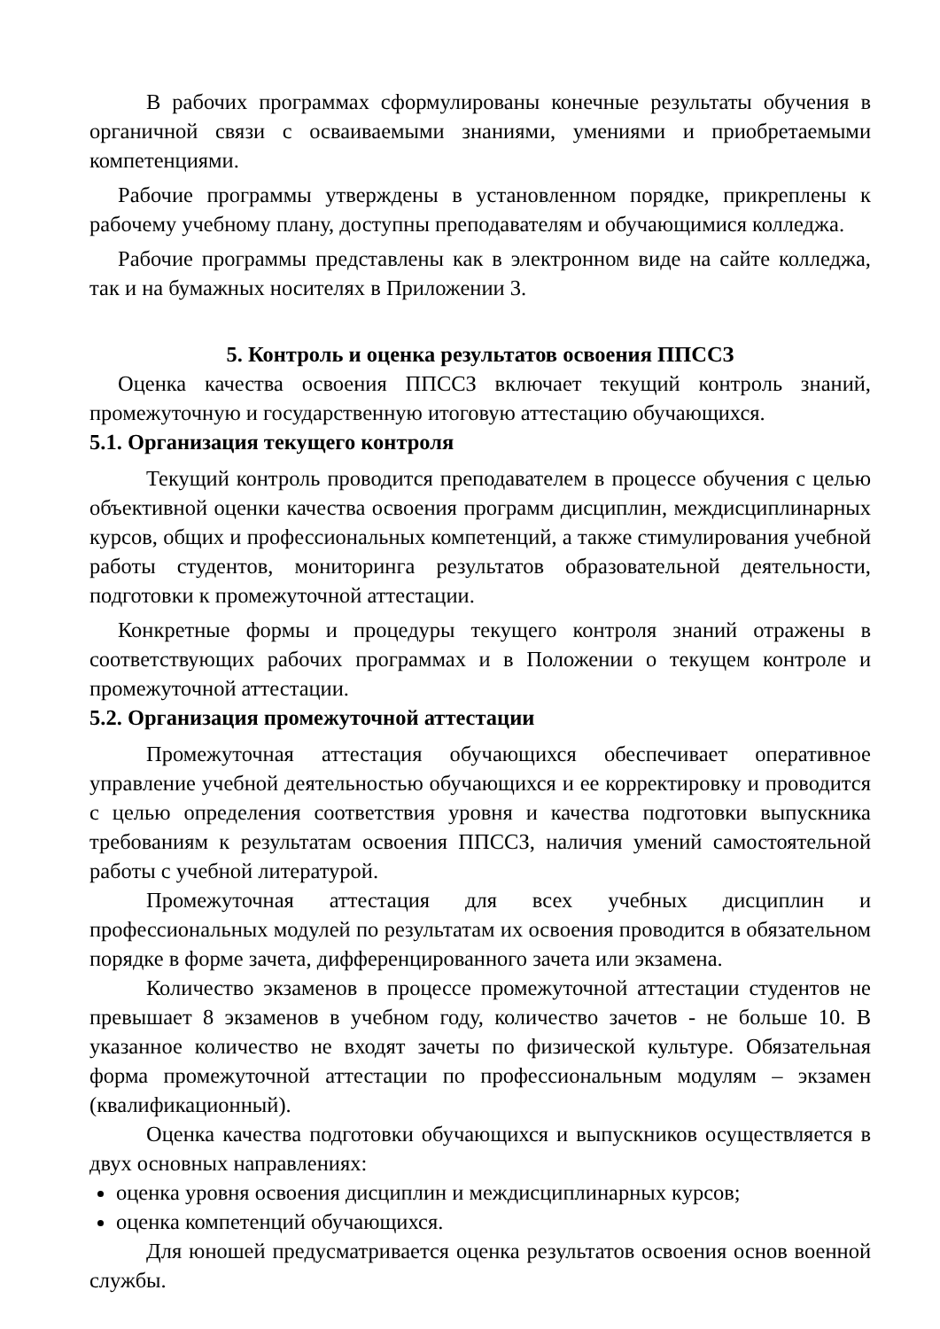В рабочих программах сформулированы конечные результаты обучения в органичной связи с осваиваемыми знаниями, умениями и приобретаемыми компетенциями.
Рабочие программы утверждены в установленном порядке, прикреплены к рабочему учебному плану, доступны преподавателям и обучающимися колледжа.
Рабочие программы представлены как в электронном виде на сайте колледжа, так и на бумажных носителях в Приложении 3.
5. Контроль и оценка результатов освоения ППССЗ
Оценка качества освоения ППССЗ включает текущий контроль знаний, промежуточную и государственную итоговую аттестацию обучающихся.
5.1. Организация текущего контроля
Текущий контроль проводится преподавателем в процессе обучения с целью объективной оценки качества освоения программ дисциплин, междисциплинарных курсов, общих и профессиональных компетенций, а также стимулирования учебной работы студентов, мониторинга результатов образовательной деятельности, подготовки к промежуточной аттестации.
Конкретные формы и процедуры текущего контроля знаний отражены в соответствующих рабочих программах и в Положении о текущем контроле и промежуточной аттестации.
5.2. Организация промежуточной аттестации
Промежуточная аттестация обучающихся обеспечивает оперативное управление учебной деятельностью обучающихся и ее корректировку и проводится с целью определения соответствия уровня и качества подготовки выпускника требованиям к результатам освоения ППССЗ, наличия умений самостоятельной работы с учебной литературой.
Промежуточная аттестация для всех учебных дисциплин и профессиональных модулей по результатам их освоения проводится в обязательном порядке в форме зачета, дифференцированного зачета или экзамена.
Количество экзаменов в процессе промежуточной аттестации студентов не превышает 8 экзаменов в учебном году, количество зачетов - не больше 10. В указанное количество не входят зачеты по физической культуре. Обязательная форма промежуточной аттестации по профессиональным модулям – экзамен (квалификационный).
Оценка качества подготовки обучающихся и выпускников осуществляется в двух основных направлениях:
оценка уровня освоения дисциплин и междисциплинарных курсов;
оценка компетенций обучающихся.
Для юношей предусматривается оценка результатов освоения основ военной службы.